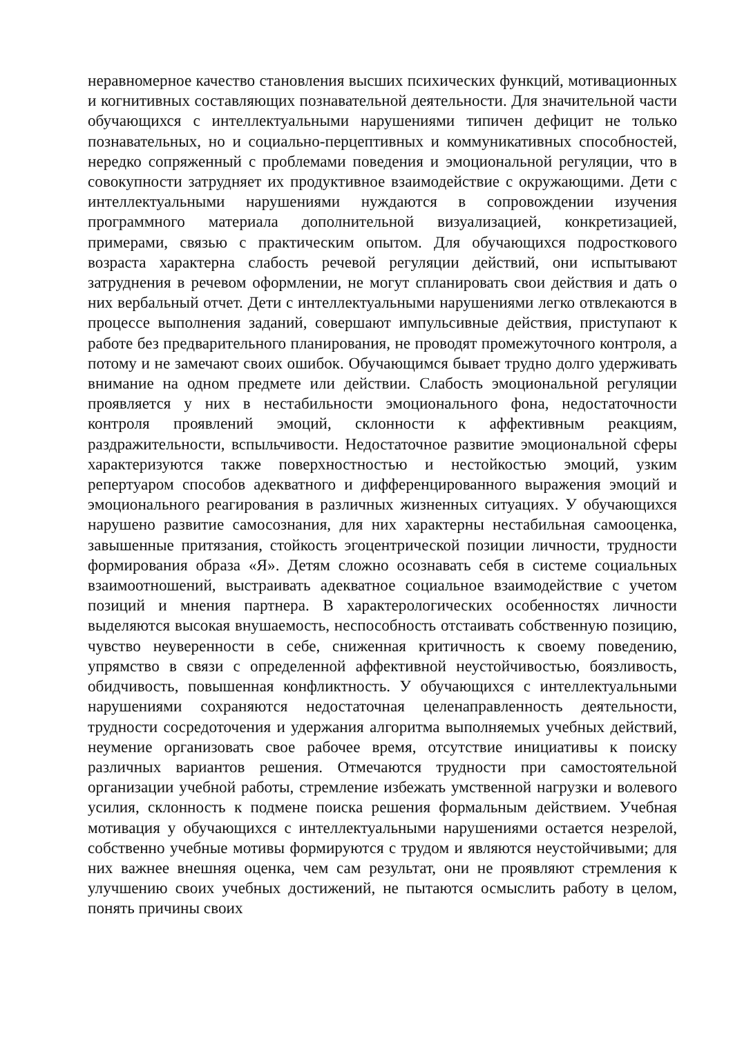неравномерное качество становления высших психических функций, мотивационных и когнитивных составляющих познавательной деятельности. Для значительной части обучающихся с интеллектуальными нарушениями типичен дефицит не только познавательных, но и социально-перцептивных и коммуникативных способностей, нередко сопряженный с проблемами поведения и эмоциональной регуляции, что в совокупности затрудняет их продуктивное взаимодействие с окружающими. Дети с интеллектуальными нарушениями нуждаются в сопровождении изучения программного материала дополнительной визуализацией, конкретизацией, примерами, связью с практическим опытом. Для обучающихся подросткового возраста характерна слабость речевой регуляции действий, они испытывают затруднения в речевом оформлении, не могут спланировать свои действия и дать о них вербальный отчет. Дети с интеллектуальными нарушениями легко отвлекаются в процессе выполнения заданий, совершают импульсивные действия, приступают к работе без предварительного планирования, не проводят промежуточного контроля, а потому и не замечают своих ошибок. Обучающимся бывает трудно долго удерживать внимание на одном предмете или действии. Слабость эмоциональной регуляции проявляется у них в нестабильности эмоционального фона, недостаточности контроля проявлений эмоций, склонности к аффективным реакциям, раздражительности, вспыльчивости. Недостаточное развитие эмоциональной сферы характеризуются также поверхностностью и нестойкостью эмоций, узким репертуаром способов адекватного и дифференцированного выражения эмоций и эмоционального реагирования в различных жизненных ситуациях. У обучающихся нарушено развитие самосознания, для них характерны нестабильная самооценка, завышенные притязания, стойкость эгоцентрической позиции личности, трудности формирования образа «Я». Детям сложно осознавать себя в системе социальных взаимоотношений, выстраивать адекватное социальное взаимодействие с учетом позиций и мнения партнера. В характерологических особенностях личности выделяются высокая внушаемость, неспособность отстаивать собственную позицию, чувство неуверенности в себе, сниженная критичность к своему поведению, упрямство в связи с определенной аффективной неустойчивостью, боязливость, обидчивость, повышенная конфликтность. У обучающихся с интеллектуальными нарушениями сохраняются недостаточная целенаправленность деятельности, трудности сосредоточения и удержания алгоритма выполняемых учебных действий, неумение организовать свое рабочее время, отсутствие инициативы к поиску различных вариантов решения. Отмечаются трудности при самостоятельной организации учебной работы, стремление избежать умственной нагрузки и волевого усилия, склонность к подмене поиска решения формальным действием. Учебная мотивация у обучающихся с интеллектуальными нарушениями остается незрелой, собственно учебные мотивы формируются с трудом и являются неустойчивыми; для них важнее внешняя оценка, чем сам результат, они не проявляют стремления к улучшению своих учебных достижений, не пытаются осмыслить работу в целом, понять причины своих